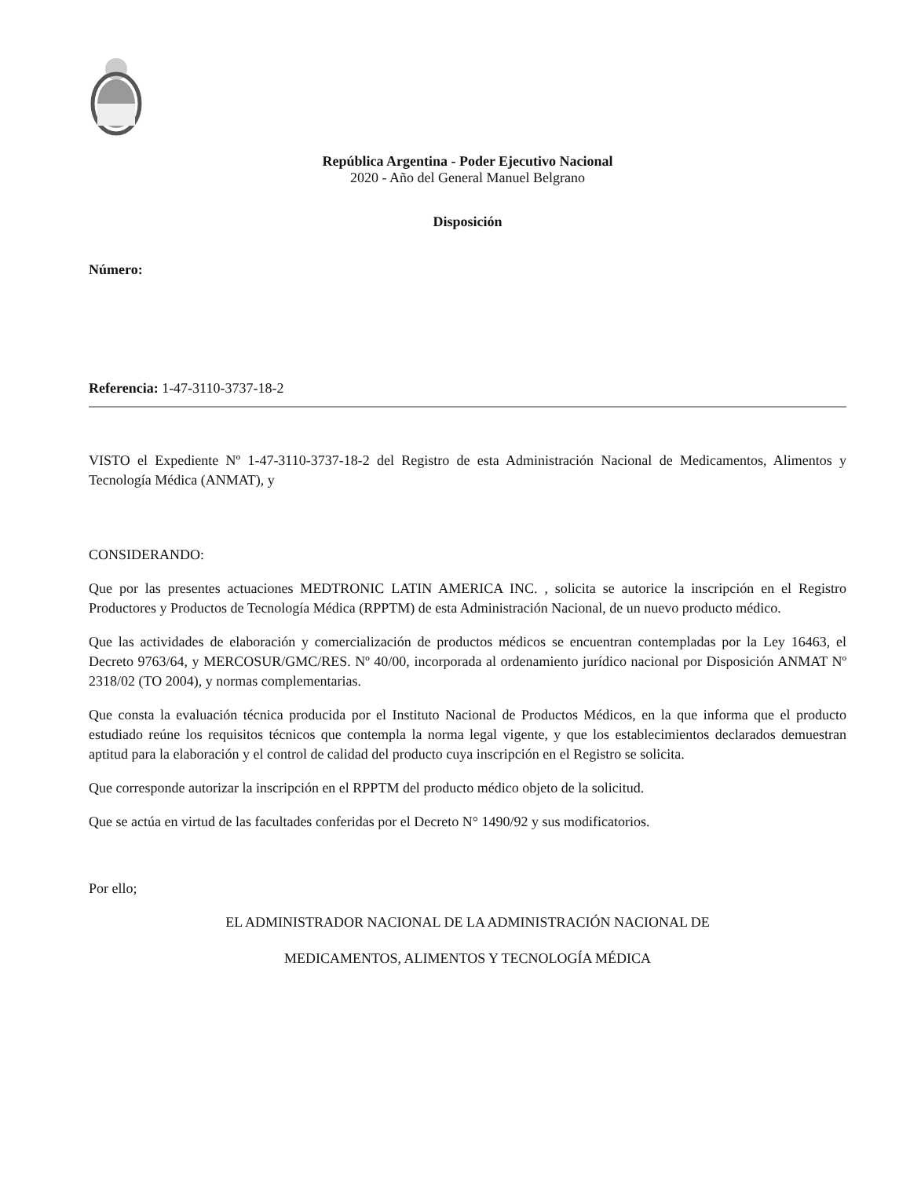República Argentina - Poder Ejecutivo Nacional
2020 - Año del General Manuel Belgrano
Disposición
Número:
Referencia: 1-47-3110-3737-18-2
VISTO el Expediente Nº 1-47-3110-3737-18-2 del Registro de esta Administración Nacional de Medicamentos, Alimentos y Tecnología Médica (ANMAT), y
CONSIDERANDO:
Que por las presentes actuaciones MEDTRONIC LATIN AMERICA INC. , solicita se autorice la inscripción en el Registro Productores y Productos de Tecnología Médica (RPPTM) de esta Administración Nacional, de un nuevo producto médico.
Que las actividades de elaboración y comercialización de productos médicos se encuentran contempladas por la Ley 16463, el Decreto 9763/64, y MERCOSUR/GMC/RES. Nº 40/00, incorporada al ordenamiento jurídico nacional por Disposición ANMAT Nº 2318/02 (TO 2004), y normas complementarias.
Que consta la evaluación técnica producida por el Instituto Nacional de Productos Médicos, en la que informa que el producto estudiado reúne los requisitos técnicos que contempla la norma legal vigente, y que los establecimientos declarados demuestran aptitud para la elaboración y el control de calidad del producto cuya inscripción en el Registro se solicita.
Que corresponde autorizar la inscripción en el RPPTM del producto médico objeto de la solicitud.
Que se actúa en virtud de las facultades conferidas por el Decreto N° 1490/92 y sus modificatorios.
Por ello;
EL ADMINISTRADOR NACIONAL DE LA ADMINISTRACIÓN NACIONAL DE
MEDICAMENTOS, ALIMENTOS Y TECNOLOGÍA MÉDICA